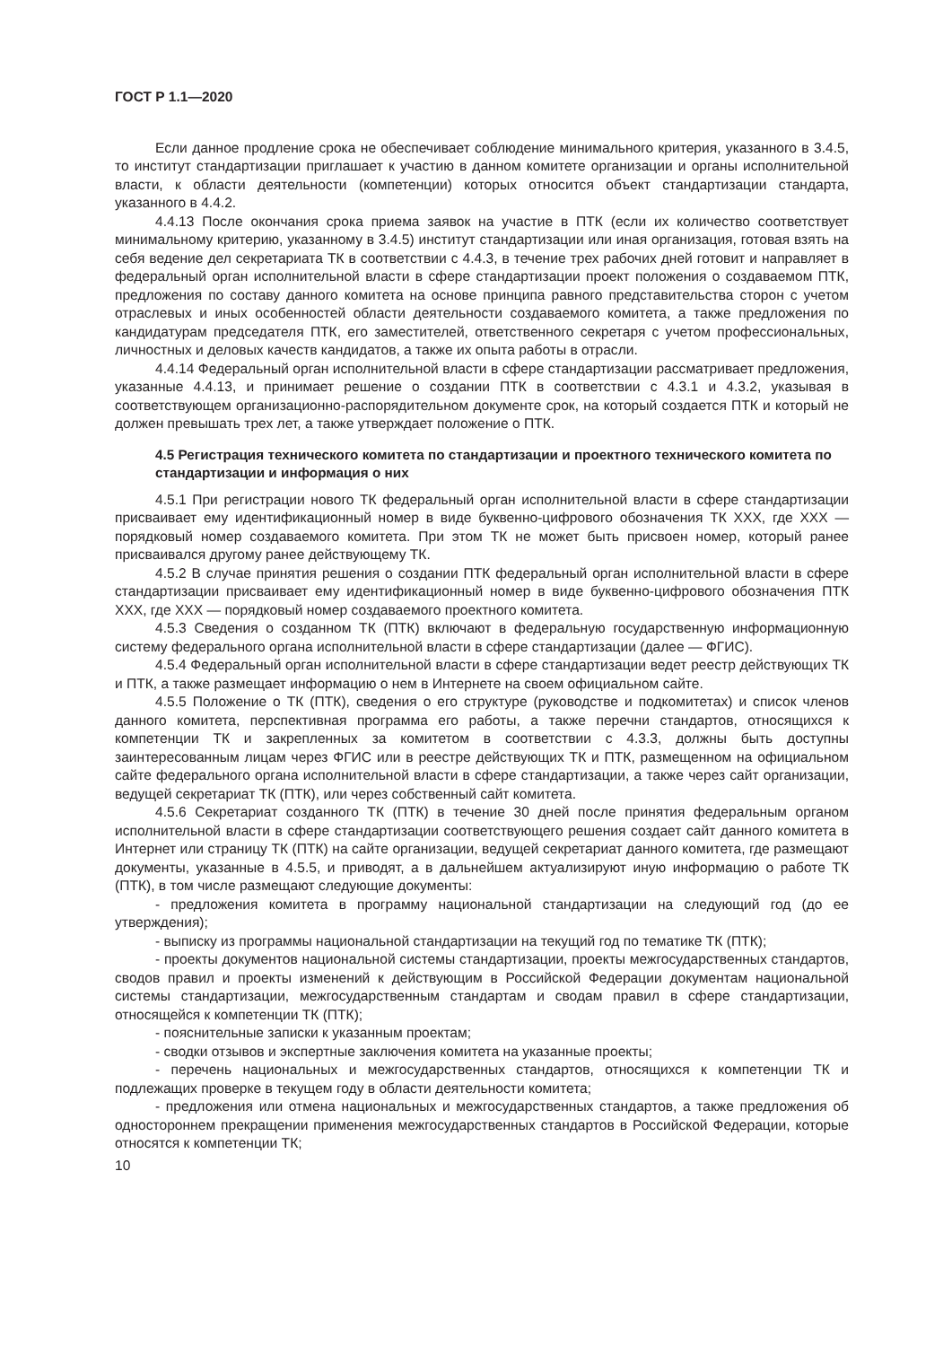ГОСТ Р 1.1—2020
Если данное продление срока не обеспечивает соблюдение минимального критерия, указанного в 3.4.5, то институт стандартизации приглашает к участию в данном комитете организации и органы исполнительной власти, к области деятельности (компетенции) которых относится объект стандартизации стандарта, указанного в 4.4.2.
4.4.13 После окончания срока приема заявок на участие в ПТК (если их количество соответствует минимальному критерию, указанному в 3.4.5) институт стандартизации или иная организация, готовая взять на себя ведение дел секретариата ТК в соответствии с 4.4.3, в течение трех рабочих дней готовит и направляет в федеральный орган исполнительной власти в сфере стандартизации проект положения о создаваемом ПТК, предложения по составу данного комитета на основе принципа равного представительства сторон с учетом отраслевых и иных особенностей области деятельности создаваемого комитета, а также предложения по кандидатурам председателя ПТК, его заместителей, ответственного секретаря с учетом профессиональных, личностных и деловых качеств кандидатов, а также их опыта работы в отрасли.
4.4.14 Федеральный орган исполнительной власти в сфере стандартизации рассматривает предложения, указанные 4.4.13, и принимает решение о создании ПТК в соответствии с 4.3.1 и 4.3.2, указывая в соответствующем организационно-распорядительном документе срок, на который создается ПТК и который не должен превышать трех лет, а также утверждает положение о ПТК.
4.5 Регистрация технического комитета по стандартизации и проектного технического комитета по стандартизации и информация о них
4.5.1 При регистрации нового ТК федеральный орган исполнительной власти в сфере стандартизации присваивает ему идентификационный номер в виде буквенно-цифрового обозначения ТК XXX, где XXX — порядковый номер создаваемого комитета. При этом ТК не может быть присвоен номер, который ранее присваивался другому ранее действующему ТК.
4.5.2 В случае принятия решения о создании ПТК федеральный орган исполнительной власти в сфере стандартизации присваивает ему идентификационный номер в виде буквенно-цифрового обозначения ПТК XXX, где XXX — порядковый номер создаваемого проектного комитета.
4.5.3 Сведения о созданном ТК (ПТК) включают в федеральную государственную информационную систему федерального органа исполнительной власти в сфере стандартизации (далее — ФГИС).
4.5.4 Федеральный орган исполнительной власти в сфере стандартизации ведет реестр действующих ТК и ПТК, а также размещает информацию о нем в Интернете на своем официальном сайте.
4.5.5 Положение о ТК (ПТК), сведения о его структуре (руководстве и подкомитетах) и список членов данного комитета, перспективная программа его работы, а также перечни стандартов, относящихся к компетенции ТК и закрепленных за комитетом в соответствии с 4.3.3, должны быть доступны заинтересованным лицам через ФГИС или в реестре действующих ТК и ПТК, размещенном на официальном сайте федерального органа исполнительной власти в сфере стандартизации, а также через сайт организации, ведущей секретариат ТК (ПТК), или через собственный сайт комитета.
4.5.6 Секретариат созданного ТК (ПТК) в течение 30 дней после принятия федеральным органом исполнительной власти в сфере стандартизации соответствующего решения создает сайт данного комитета в Интернет или страницу ТК (ПТК) на сайте организации, ведущей секретариат данного комитета, где размещают документы, указанные в 4.5.5, и приводят, а в дальнейшем актуализируют иную информацию о работе ТК (ПТК), в том числе размещают следующие документы:
- предложения комитета в программу национальной стандартизации на следующий год (до ее утверждения);
- выписку из программы национальной стандартизации на текущий год по тематике ТК (ПТК);
- проекты документов национальной системы стандартизации, проекты межгосударственных стандартов, сводов правил и проекты изменений к действующим в Российской Федерации документам национальной системы стандартизации, межгосударственным стандартам и сводам правил в сфере стандартизации, относящейся к компетенции ТК (ПТК);
- пояснительные записки к указанным проектам;
- сводки отзывов и экспертные заключения комитета на указанные проекты;
- перечень национальных и межгосударственных стандартов, относящихся к компетенции ТК и подлежащих проверке в текущем году в области деятельности комитета;
- предложения или отмена национальных и межгосударственных стандартов, а также предложения об одностороннем прекращении применения межгосударственных стандартов в Российской Федерации, которые относятся к компетенции ТК;
10